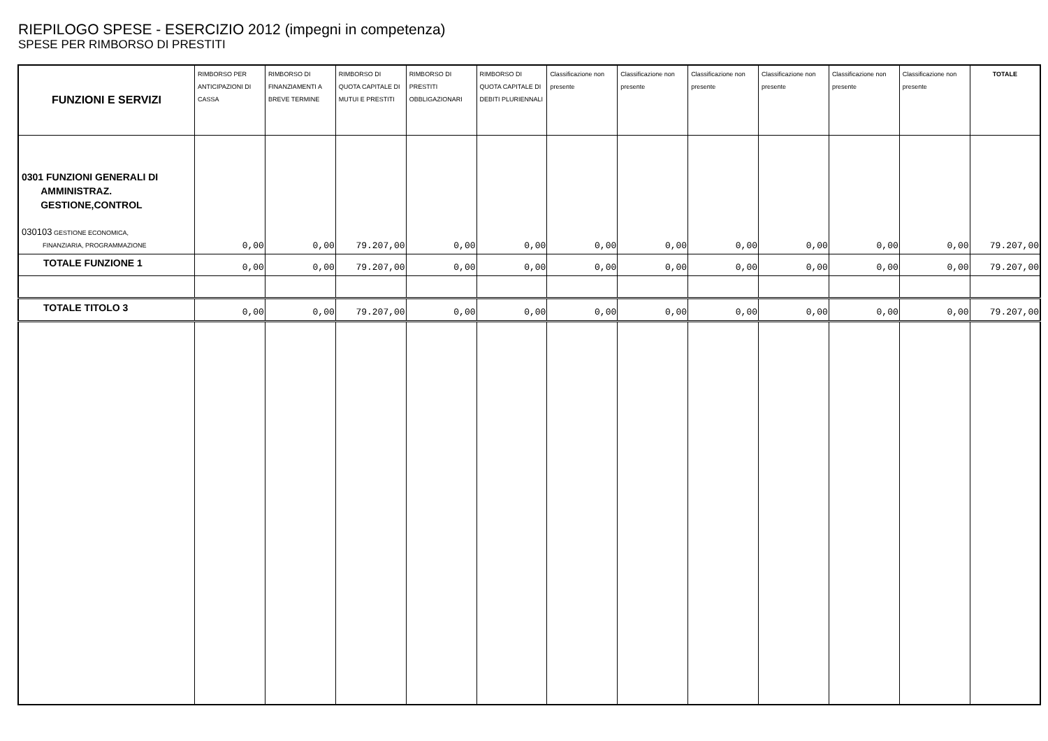RIEPILOGO SPESE - ESERCIZIO 2012 (impegni in competenza)
SPESE PER RIMBORSO DI PRESTITI
| FUNZIONI E SERVIZI | RIMBORSO PER ANTICIPAZIONI DI CASSA | RIMBORSO DI FINANZIAMENTI A BREVE TERMINE | RIMBORSO DI QUOTA CAPITALE DI MUTUI E PRESTITI | RIMBORSO DI PRESTITI OBBLIGAZIONARI | RIMBORSO DI QUOTA CAPITALE DI DEBITI PLURIENNALI | Classificazione non presente | Classificazione non presente | Classificazione non presente | Classificazione non presente | Classificazione non presente | Classificazione non presente | TOTALE |
| --- | --- | --- | --- | --- | --- | --- | --- | --- | --- | --- | --- | --- |
| 0301 FUNZIONI GENERALI DI AMMINISTRAZ. GESTIONE,CONTROL 030103 GESTIONE ECONOMICA, FINANZIARIA, PROGRAMMAZIONE | 0,00 | 0,00 | 79.207,00 | 0,00 | 0,00 | 0,00 | 0,00 | 0,00 | 0,00 | 0,00 | 0,00 | 79.207,00 |
| TOTALE FUNZIONE 1 | 0,00 | 0,00 | 79.207,00 | 0,00 | 0,00 | 0,00 | 0,00 | 0,00 | 0,00 | 0,00 | 0,00 | 79.207,00 |
| TOTALE TITOLO 3 | 0,00 | 0,00 | 79.207,00 | 0,00 | 0,00 | 0,00 | 0,00 | 0,00 | 0,00 | 0,00 | 0,00 | 79.207,00 |